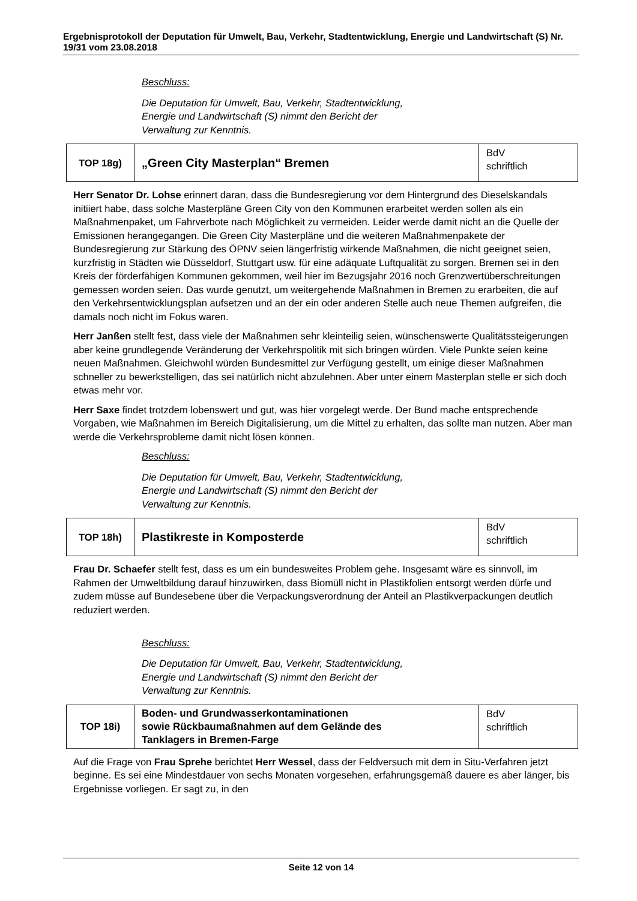Ergebnisprotokoll der Deputation für Umwelt, Bau, Verkehr, Stadtentwicklung, Energie und Landwirtschaft (S) Nr. 19/31 vom 23.08.2018
Beschluss:
Die Deputation für Umwelt, Bau, Verkehr, Stadtentwicklung,
Energie und Landwirtschaft (S) nimmt den Bericht der
Verwaltung zur Kenntnis.
| TOP 18g) | „Green City Masterplan“ Bremen | BdV schriftlich |
Herr Senator Dr. Lohse erinnert daran, dass die Bundesregierung vor dem Hintergrund des Dieselskandals initiiert habe, dass solche Masterpläne Green City von den Kommunen erarbeitet werden sollen als ein Maßnahmenpaket, um Fahrverbote nach Möglichkeit zu vermeiden. Leider werde damit nicht an die Quelle der Emissionen herangegangen. Die Green City Masterpläne und die weiteren Maßnahmenpakete der Bundesregierung zur Stärkung des ÖPNV seien längerfristig wirkende Maßnahmen, die nicht geeignet seien, kurzfristig in Städten wie Düsseldorf, Stuttgart usw. für eine adäquate Luftqualität zu sorgen. Bremen sei in den Kreis der förderfähigen Kommunen gekommen, weil hier im Bezugsjahr 2016 noch Grenzwertüberschreitungen gemessen worden seien. Das wurde genutzt, um weitergehende Maßnahmen in Bremen zu erarbeiten, die auf den Verkehrsentwicklungsplan aufsetzen und an der ein oder anderen Stelle auch neue Themen aufgreifen, die damals noch nicht im Fokus waren.
Herr Janßen stellt fest, dass viele der Maßnahmen sehr kleinteilig seien, wünschenswerte Qualitätssteigerungen aber keine grundlegende Veränderung der Verkehrspolitik mit sich bringen würden. Viele Punkte seien keine neuen Maßnahmen. Gleichwohl würden Bundesmittel zur Verfügung gestellt, um einige dieser Maßnahmen schneller zu bewerkstelligen, das sei natürlich nicht abzulehnen. Aber unter einem Masterplan stelle er sich doch etwas mehr vor.
Herr Saxe findet trotzdem lobenswert und gut, was hier vorgelegt werde. Der Bund mache entsprechende Vorgaben, wie Maßnahmen im Bereich Digitalisierung, um die Mittel zu erhalten, das sollte man nutzen. Aber man werde die Verkehrsprobleme damit nicht lösen können.
Beschluss:
Die Deputation für Umwelt, Bau, Verkehr, Stadtentwicklung,
Energie und Landwirtschaft (S) nimmt den Bericht der
Verwaltung zur Kenntnis.
| TOP 18h) | Plastikreste in Komposterde | BdV schriftlich |
Frau Dr. Schaefer stellt fest, dass es um ein bundesweites Problem gehe. Insgesamt wäre es sinnvoll, im Rahmen der Umweltbildung darauf hinzuwirken, dass Biomüll nicht in Plastikfolien entsorgt werden dürfe und zudem müsse auf Bundesebene über die Verpackungsverordnung der Anteil an Plastikverpackungen deutlich reduziert werden.
Beschluss:
Die Deputation für Umwelt, Bau, Verkehr, Stadtentwicklung,
Energie und Landwirtschaft (S) nimmt den Bericht der
Verwaltung zur Kenntnis.
| TOP 18i) | Boden- und Grundwasserkontaminationen sowie Rückbaumaßnahmen auf dem Gelände des Tanklagers in Bremen-Farge | BdV schriftlich |
Auf die Frage von Frau Sprehe berichtet Herr Wessel, dass der Feldversuch mit dem in Situ-Verfahren jetzt beginne. Es sei eine Mindestdauer von sechs Monaten vorgesehen, erfahrungsgemäß dauere es aber länger, bis Ergebnisse vorliegen. Er sagt zu, in den
Seite 12 von 14